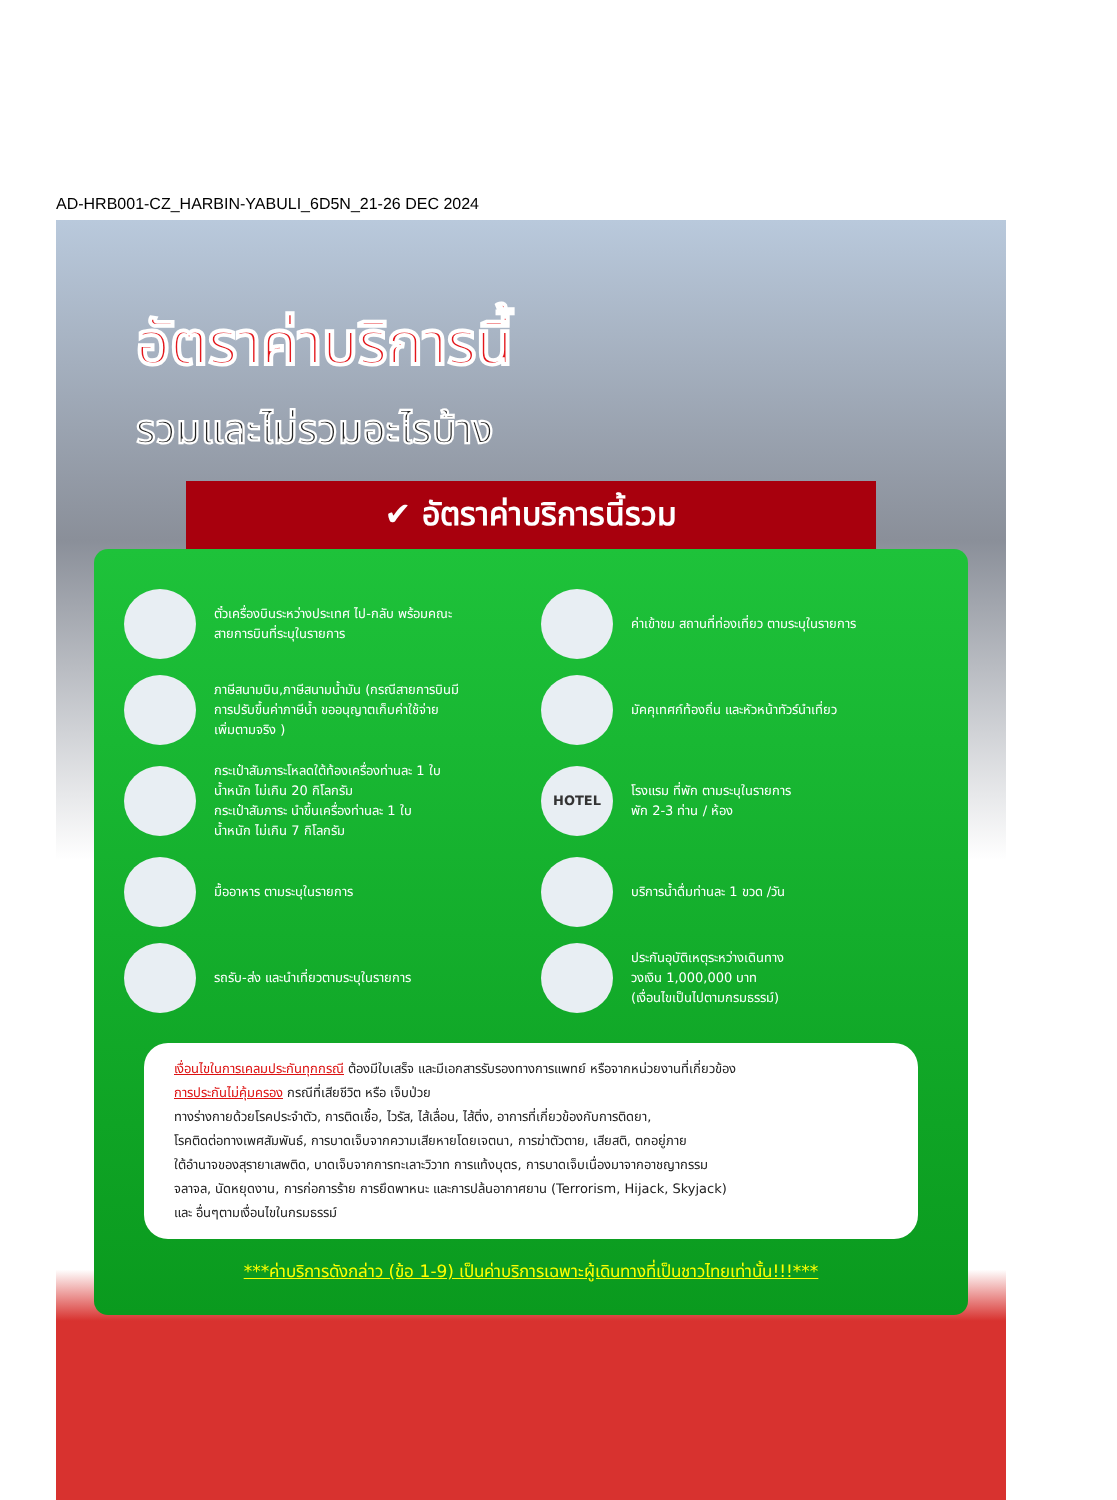AD-HRB001-CZ_HARBIN-YABULI_6D5N_21-26 DEC 2024
อัตราค่าบริการนี้
รวมและไม่รวมอะไรบ้าง
✔ อัตราค่าบริการนี้รวม
ตั๋วเครื่องบินระหว่างประเทศ ไป-กลับ พร้อมคณะ
สายการบินที่ระบุในรายการ
ค่าเข้าชม สถานที่ท่องเที่ยว ตามระบุในรายการ
ภาษีสนามบิน,ภาษีสนามน้ำมัน (กรณีสายการบินมี
การปรับขึ้นค่าภาษีน้ำ ขออนุญาตเก็บค่าใช้จ่าย
เพิ่มตามจริง )
มัคคุเทศก์ท้องถิ่น และหัวหน้าทัวร์นำเที่ยว
กระเป๋าสัมภาระโหลดใต้ท้องเครื่องท่านละ 1 ใบ
น้ำหนัก ไม่เกิน 20 กิโลกรัม
กระเป๋าสัมภาระ นำขึ้นเครื่องท่านละ 1 ใบ
น้ำหนัก ไม่เกิน 7 กิโลกรัม
HOTEL
โรงแรม ที่พัก ตามระบุในรายการ
พัก 2-3 ท่าน / ห้อง
มื้ออาหาร ตามระบุในรายการ
บริการน้ำดื่มท่านละ 1 ขวด /วัน
รถรับ-ส่ง และนำเที่ยวตามระบุในรายการ
ประกันอุบัติเหตุระหว่างเดินทาง
วงเงิน 1,000,000 บาท
(เงื่อนไขเป็นไปตามกรมธรรม์)
เงื่อนไขในการเคลมประกันทุกกรณี ต้องมีใบเสร็จ และมีเอกสารรับรองทางการแพทย์ หรือจากหน่วยงานที่เกี่ยวข้อง
การประกันไม่คุ้มครอง กรณีที่เสียชีวิต หรือ เจ็บป่วย
ทางร่างกายด้วยโรคประจำตัว, การติดเชื้อ, ไวรัส, ไส้เลื่อน, ไส้ติ่ง, อาการที่เกี่ยวข้องกับการติดยา,
โรคติดต่อทางเพศสัมพันธ์, การบาดเจ็บจากความเสียหายโดยเจตนา, การฆ่าตัวตาย, เสียสติ, ตกอยู่ภาย
ใต้อำนาจของสุรายาเสพติด, บาดเจ็บจากการทะเลาะวิวาท การแท้งบุตร, การบาดเจ็บเนื่องมาจากอาชญากรรม
จลาจล, นัดหยุดงาน, การก่อการร้าย การยึดพาหนะ และการปล้นอากาศยาน (Terrorism, Hijack, Skyjack)
และ อื่นๆตามเงื่อนไขในกรมธรรม์
***ค่าบริการดังกล่าว (ข้อ 1-9) เป็นค่าบริการเฉพาะผู้เดินทางที่เป็นชาวไทยเท่านั้น!!!***